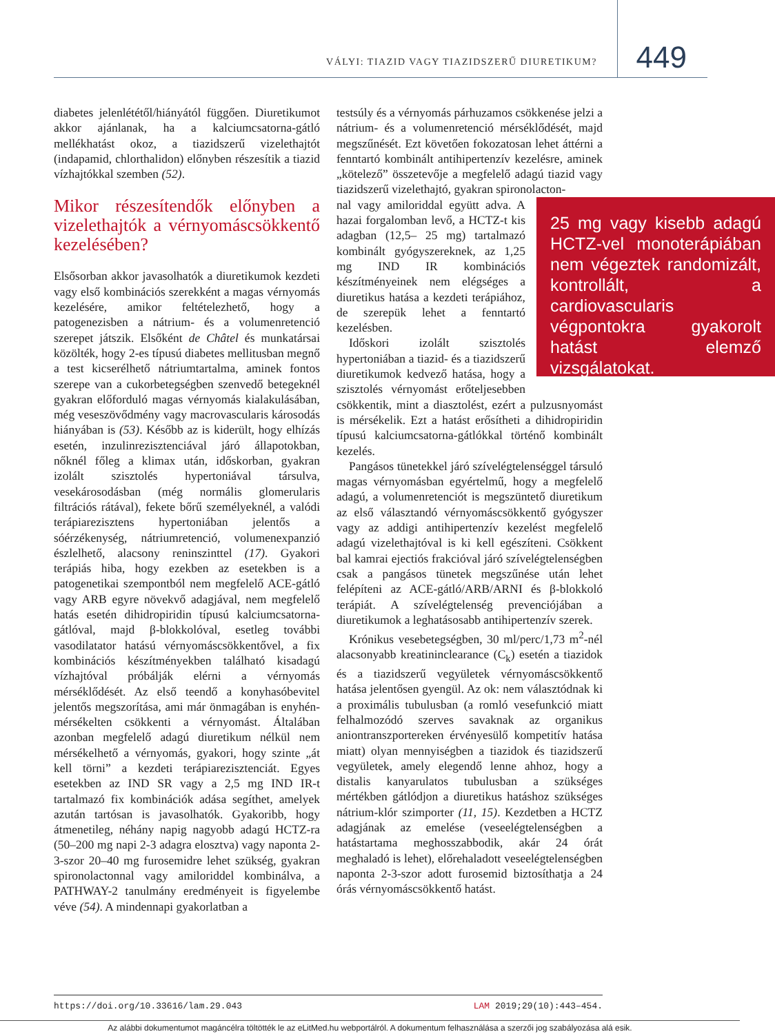VÁLYI: TIAZID VAGY TIAZIDSZERŰ DIURETIKUM? 449
diabetes jelenlététől/hiányától függően. Diuretikumot akkor ajánlanak, ha a kalciumcsatorna-gátló mellékhatást okoz, a tiazidszerű vizelethajtót (indapamid, chlorthalidon) előnyben részesítik a tiazid vízhajtókkal szemben (52).
Mikor részesítendők előnyben a vizelethajtók a vérnyomáscsökkentő kezelésében?
Elsősorban akkor javasolhatók a diuretikumok kezdeti vagy első kombinációs szerekként a magas vérnyomás kezelésére, amikor feltételezhető, hogy a patogenezisben a nátrium- és a volumenretenció szerepet játszik. Elsőként de Châtel és munkatársai közölték, hogy 2-es típusú diabetes mellitusban megnő a test kicserélhető nátriumtartalma, aminek fontos szerepe van a cukorbetegségben szenvedő betegeknél gyakran előforduló magas vérnyomás kialakulásában, még veseszövődmény vagy macrovascularis károsodás hiányában is (53). Később az is kiderült, hogy elhízás esetén, inzulinrezisztenciával járó állapotokban, nőknél főleg a klimax után, időskorban, gyakran izolált szisztolés hypertoniával társulva, vesekárosodásban (még normális glomerularis filtrációs rátával), fekete bőrű személyeknél, a valódi terápiarezisztens hypertoniában jelentős a sóérzékenység, nátriumretenció, volumenexpanzió észlelhető, alacsony reninszinttel (17). Gyakori terápiás hiba, hogy ezekben az esetekben is a patogenetikai szempontból nem megfelelő ACE-gátló vagy ARB egyre növekvő adagjával, nem megfelelő hatás esetén dihidropiridin típusú kalciumcsatorna-gátlóval, majd β-blokkolóval, esetleg további vasodilatator hatású vérnyomáscsökkentővel, a fix kombinációs készítményekben található kisadagú vízhajtóval próbálják elérni a vérnyomás mérséklődését. Az első teendő a konyhasóbevitel jelentős megszorítása, ami már önmagában is enyhén-mérsékelten csökkenti a vérnyomást. Általában azonban megfelelő adagú diuretikum nélkül nem mérsékelhető a vérnyomás, gyakori, hogy szinte „át kell törni” a kezdeti terápiarezisztenciát. Egyes esetekben az IND SR vagy a 2,5 mg IND IR-t tartalmazó fix kombinációk adása segíthet, amelyek azután tartósan is javasolhatók. Gyakoribb, hogy átmenetileg, néhány napig nagyobb adagú HCTZ-ra (50–200 mg napi 2-3 adagra elosztva) vagy naponta 2-3-szor 20–40 mg furosemidre lehet szükség, gyakran spironolactonnal vagy amiloriddel kombinálva, a PATHWAY-2 tanulmány eredményeit is figyelembe véve (54). A mindennapi gyakorlatban a
testsúly és a vérnyomás párhuzamos csökkenése jelzi a nátrium- és a volumenretenció mérséklődését, majd megszűnését. Ezt követően fokozatosan lehet áttérni a fenntartó kombinált antihipertenzív kezelésre, aminek „kötelező” összetevője a megfelelő adagú tiazid vagy tiazidszerű vizelethajtó, gyakran spironolacton-
25 mg vagy kisebb adagú HCTZ-vel monoterápiában nem végeztek randomizált, kontrollált, a cardiovascularis végpontokra gyakorolt hatást elemző vizsgálatokat.
nal vagy amiloriddal együtt adva. A hazai forgalomban levő, a HCTZ-t kis adagban (12,5– 25 mg) tartalmazó kombinált gyógyszereknek, az 1,25 mg IND IR kombinációs készítményeinek nem elégséges a diuretikus hatása a kezdeti terápiához, de szerepük lehet a fenntartó kezelésben.
Időskori izolált szisztolés hypertoniában a tiazid- és a tiazidszerű diuretikumok kedvező hatása, hogy a szisztolés vérnyomást erőteljesebben csökkentik, mint a diasztolést, ezért a pulzusnyomást is mérsékelik. Ezt a hatást erősítheti a dihidropiridin típusú kalciumcsatorna-gátlókkal történő kombinált kezelés.
Pangásos tünetekkel járó szívelégtelenséggel társuló magas vérnyomásban egyértelmű, hogy a megfelelő adagú, a volumenretenciót is megszüntető diuretikum az első választandó vérnyomáscsökkentő gyógyszer vagy az addigi antihipertenzív kezelést megfelelő adagú vizelethajtóval is ki kell egészíteni. Csökkent bal kamrai ejectiós frakcióval járó szívelégtelenségben csak a pangásos tünetek megszűnése után lehet felépíteni az ACE-gátló/ARB/ARNI és β-blokkoló terápiát. A szívelégtelenség prevenciójában a diuretikumok a leghatásosabb antihipertenzív szerek.
Krónikus vesebetegségben, 30 ml/perc/1,73 m<sup>2</sup>-nél alacsonyabb kreatininclearance (C<sub>k</sub>) esetén a tiazidok és a tiazidszerű vegyületek vérnyomáscsökkentő hatása jelentősen gyengül. Az ok: nem választódnak ki a proximális tubulusban (a romló vesefunkció miatt felhalmozódó szerves savaknak az organikus aniontranszportereken érvényesülő kompetitív hatása miatt) olyan mennyiségben a tiazidok és tiazidszerű vegyületek, amely elegendő lenne ahhoz, hogy a distalis kanyarulatos tubulusban a szükséges mértékben gátlódjon a diuretikus hatáshoz szükséges nátrium-klór szimporter (11, 15). Kezdetben a HCTZ adagjának az emelése (veseelégtelenségben a hatástartama meghosszabbodik, akár 24 órát meghaladó is lehet), előrehaladott veseelégtelenségben naponta 2-3-szor adott furosemid biztosíthatja a 24 órás vérnyomáscsökkentő hatást.
https://doi.org/10.33616/lam.29.043 LAM 2019;29(10):443–454.
Az alábbi dokumentumot magáncélra töltötték le az eLitMed.hu webportálról. A dokumentum felhasználása a szerzői jog szabályozása alá esik.